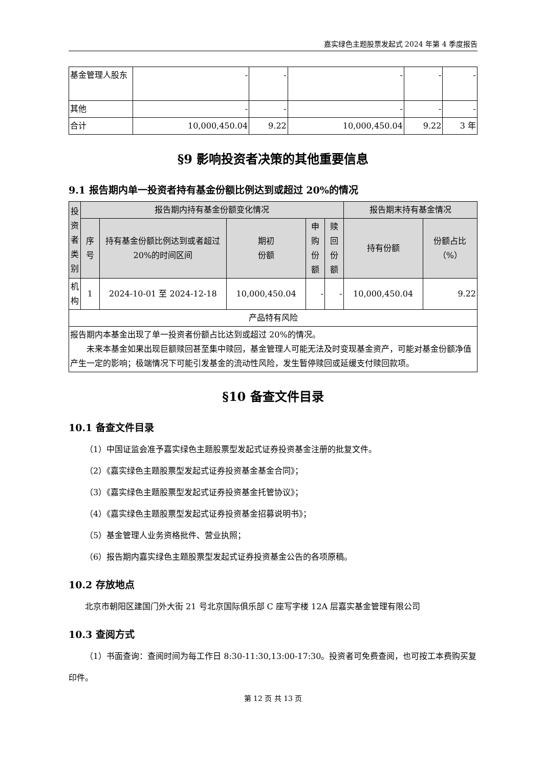嘉实绿色主题股票发起式 2024 年第 4 季度报告
| 基金管理人股东 | - | - | - | - | - |
| 其他 | - | - | - | - | - |
| 合计 | 10,000,450.04 | 9.22 | 10,000,450.04 | 9.22 | 3 年 |
§9 影响投资者决策的其他重要信息
9.1 报告期内单一投资者持有基金份额比例达到或超过 20%的情况
| 投资者类别 | 报告期内持有基金份额变化情况 | | | | | 报告期末持有基金情况 | |
| --- | --- | --- | --- | --- | --- | --- | --- |
| | 序号 | 持有基金份额比例达到或者超过20%的时间区间 | 期初 份额 | 申购 份额 | 赎回 份额 | 持有份额 | 份额占比（%） |
| 机构 | 1 | 2024-10-01 至 2024-12-18 | 10,000,450.04 | - | - | 10,000,450.04 | 9.22 |
| 产品特有风险 | | | | | | | |
| 报告期内本基金出现了单一投资者份额占比达到或超过 20%的情况。 未来本基金如果出现巨额赎回甚至集中赎回，基金管理人可能无法及时变现基金资产，可能对基金份额净值产生一定的影响；极端情况下可能引发基金的流动性风险，发生暂停赎回或延缓支付赎回款项。 | | | | | | | |
§10 备查文件目录
10.1 备查文件目录
（1）中国证监会准予嘉实绿色主题股票型发起式证券投资基金注册的批复文件。
（2）《嘉实绿色主题股票型发起式证券投资基金基金合同》；
（3）《嘉实绿色主题股票型发起式证券投资基金托管协议》；
（4）《嘉实绿色主题股票型发起式证券投资基金招募说明书》；
（5）基金管理人业务资格批件、营业执照；
（6）报告期内嘉实绿色主题股票型发起式证券投资基金公告的各项原稿。
10.2 存放地点
北京市朝阳区建国门外大街 21 号北京国际俱乐部 C 座写字楼 12A 层嘉实基金管理有限公司
10.3 查阅方式
（1）书面查询：查阅时间为每工作日 8:30-11:30,13:00-17:30。投资者可免费查阅，也可按工本费购买复印件。
第 12 页 共 13 页